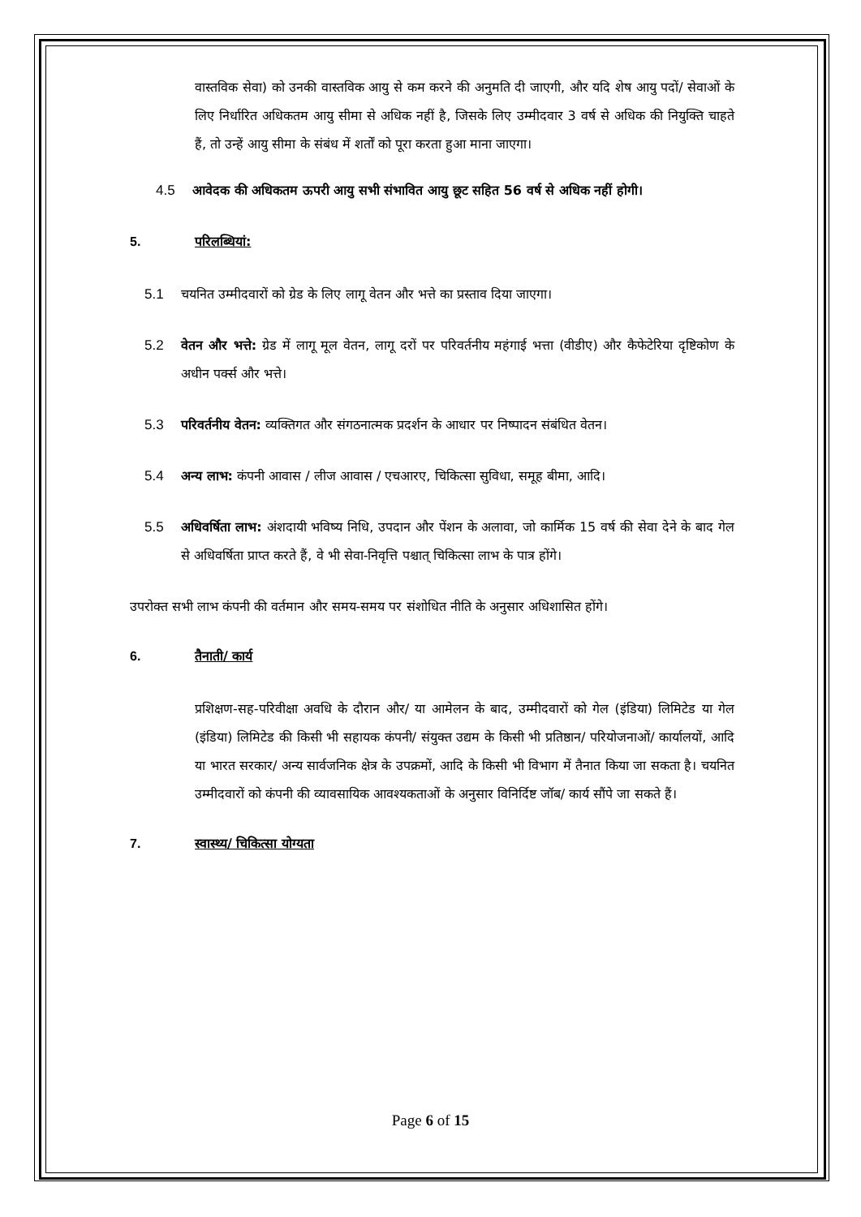वास्तविक सेवा) को उनकी वास्तविक आयु से कम करने की अनुमति दी जाएगी, और यदि शेष आयु पदों/ सेवाओं के लिए निर्धारित अधिकतम आयु सीमा से अधिक नहीं है, जिसके लिए उम्मीदवार 3 वर्ष से अधिक की नियुक्ति चाहते हैं, तो उन्हें आयु सीमा के संबंध में शर्तों को पूरा करता हुआ माना जाएगा।
4.5 आवेदक की अधिकतम ऊपरी आयु सभी संभावित आयु छूट सहित 56 वर्ष से अधिक नहीं होगी।
5. परिलब्धियां:
5.1 चयनित उम्मीदवारों को ग्रेड के लिए लागू वेतन और भत्ते का प्रस्ताव दिया जाएगा।
5.2 वेतन और भत्ते: ग्रेड में लागू मूल वेतन, लागू दरों पर परिवर्तनीय महंगाई भत्ता (वीडीए) और कैफेटेरिया दृष्टिकोण के अधीन पर्क्स और भत्ते।
5.3 परिवर्तनीय वेतन: व्यक्तिगत और संगठनात्मक प्रदर्शन के आधार पर निष्पादन संबंधित वेतन।
5.4 अन्य लाभ: कंपनी आवास / लीज आवास / एचआरए, चिकित्सा सुविधा, समूह बीमा, आदि।
5.5 अधिवर्षिता लाभ: अंशदायी भविष्य निधि, उपदान और पेंशन के अलावा, जो कार्मिक 15 वर्ष की सेवा देने के बाद गेल से अधिवर्षिता प्राप्त करते हैं, वे भी सेवा-निवृत्ति पश्चात् चिकित्सा लाभ के पात्र होंगे।
उपरोक्त सभी लाभ कंपनी की वर्तमान और समय-समय पर संशोधित नीति के अनुसार अधिशासित होंगे।
6. तैनाती/ कार्य
प्रशिक्षण-सह-परिवीक्षा अवधि के दौरान और/ या आमेलन के बाद, उम्मीदवारों को गेल (इंडिया) लिमिटेड या गेल (इंडिया) लिमिटेड की किसी भी सहायक कंपनी/ संयुक्त उद्यम के किसी भी प्रतिष्ठान/ परियोजनाओं/ कार्यालयों, आदि या भारत सरकार/ अन्य सार्वजनिक क्षेत्र के उपक्रमों, आदि के किसी भी विभाग में तैनात किया जा सकता है। चयनित उम्मीदवारों को कंपनी की व्यावसायिक आवश्यकताओं के अनुसार विनिर्दिष्ट जॉब/ कार्य सौंपे जा सकते हैं।
7. स्वास्थ्य/ चिकित्सा योग्यता
Page 6 of 15